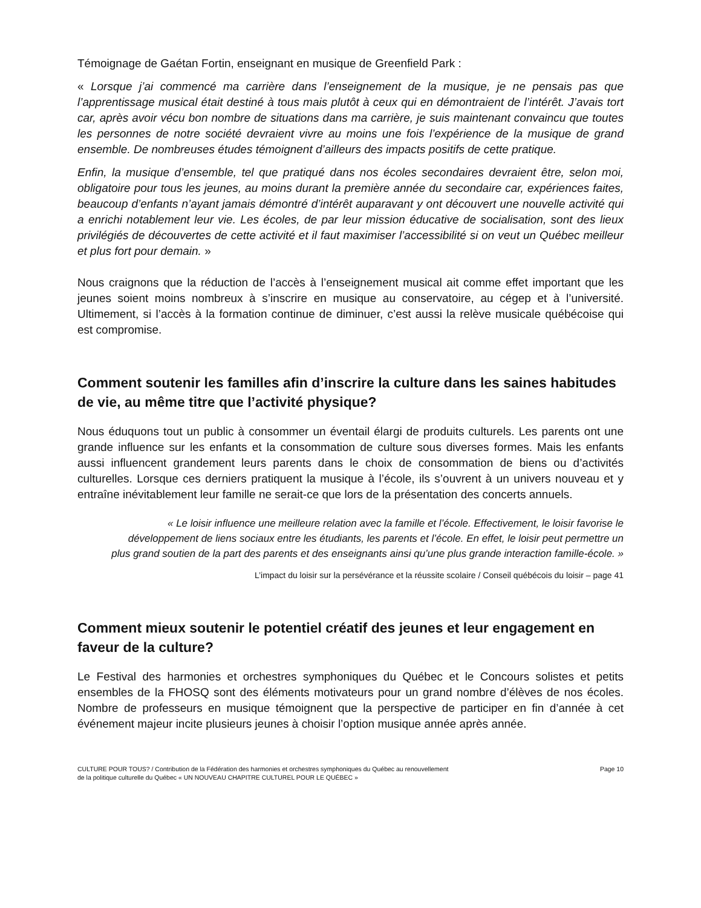Témoignage de Gaétan Fortin, enseignant en musique de Greenfield Park :
« Lorsque j’ai commencé ma carrière dans l’enseignement de la musique, je ne pensais pas que l’apprentissage musical était destiné à tous mais plutôt à ceux qui en démontraient de l’intérêt. J’avais tort car, après avoir vécu bon nombre de situations dans ma carrière, je suis maintenant convaincu que toutes les personnes de notre société devraient vivre au moins une fois l’expérience de la musique de grand ensemble. De nombreuses études témoignent d’ailleurs des impacts positifs de cette pratique.
Enfin, la musique d’ensemble, tel que pratiqué dans nos écoles secondaires devraient être, selon moi, obligatoire pour tous les jeunes, au moins durant la première année du secondaire car, expériences faites, beaucoup d’enfants n’ayant jamais démontré d’intérêt auparavant y ont découvert une nouvelle activité qui a enrichi notablement leur vie. Les écoles, de par leur mission éducative de socialisation, sont des lieux privilégiés de découvertes de cette activité et il faut maximiser l’accessibilité si on veut un Québec meilleur et plus fort pour demain. »
Nous craignons que la réduction de l’accès à l’enseignement musical ait comme effet important que les jeunes soient moins nombreux à s’inscrire en musique au conservatoire, au cégep et à l’université. Ultimement, si l’accès à la formation continue de diminuer, c’est aussi la relève musicale québécoise qui est compromise.
Comment soutenir les familles afin d’inscrire la culture dans les saines habitudes de vie, au même titre que l’activité physique?
Nous éduquons tout un public à consommer un éventail élargi de produits culturels. Les parents ont une grande influence sur les enfants et la consommation de culture sous diverses formes. Mais les enfants aussi influencent grandement leurs parents dans le choix de consommation de biens ou d’activités culturelles. Lorsque ces derniers pratiquent la musique à l’école, ils s’ouvrent à un univers nouveau et y entraîne inévitablement leur famille ne serait-ce que lors de la présentation des concerts annuels.
« Le loisir influence une meilleure relation avec la famille et l’école. Effectivement, le loisir favorise le développement de liens sociaux entre les étudiants, les parents et l’école. En effet, le loisir peut permettre un plus grand soutien de la part des parents et des enseignants ainsi qu’une plus grande interaction famille-école. »
L’impact du loisir sur la persévérance et la réussite scolaire / Conseil québécois du loisir – page 41
Comment mieux soutenir le potentiel créatif des jeunes et leur engagement en faveur de la culture?
Le Festival des harmonies et orchestres symphoniques du Québec et le Concours solistes et petits ensembles de la FHOSQ sont des éléments motivateurs pour un grand nombre d’élèves de nos écoles. Nombre de professeurs en musique témoignent que la perspective de participer en fin d’année à cet événement majeur incite plusieurs jeunes à choisir l’option musique année après année.
CULTURE POUR TOUS? / Contribution de la Fédération des harmonies et orchestres symphoniques du Québec au renouvellement
de la politique culturelle du Québec « UN NOUVEAU CHAPITRE CULTUREL POUR LE QUÉBEC »
Page 10